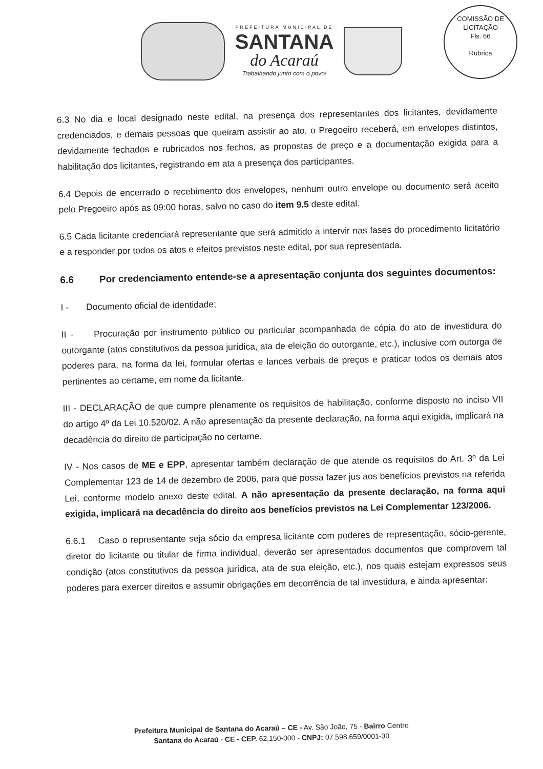PREFEITURA MUNICIPAL DE
SANTANA
do Acaraú
Trabalhando junto com o povo!
COMISSÃO DE LICITAÇÃO
Fls. 66
Rubrica
6.3 No dia e local designado neste edital, na presença dos representantes dos licitantes, devidamente credenciados, e demais pessoas que queiram assistir ao ato, o Pregoeiro receberá, em envelopes distintos, devidamente fechados e rubricados nos fechos, as propostas de preço e a documentação exigida para a habilitação dos licitantes, registrando em ata a presença dos participantes.
6.4 Depois de encerrado o recebimento dos envelopes, nenhum outro envelope ou documento será aceito pelo Pregoeiro após as 09:00 horas, salvo no caso do item 9.5 deste edital.
6.5 Cada licitante credenciará representante que será admitido a intervir nas fases do procedimento licitatório e a responder por todos os atos e efeitos previstos neste edital, por sua representada.
6.6 Por credenciamento entende-se a apresentação conjunta dos seguintes documentos:
I - Documento oficial de identidade;
II - Procuração por instrumento público ou particular acompanhada de cópia do ato de investidura do outorgante (atos constitutivos da pessoa jurídica, ata de eleição do outorgante, etc.), inclusive com outorga de poderes para, na forma da lei, formular ofertas e lances verbais de preços e praticar todos os demais atos pertinentes ao certame, em nome da licitante.
III - DECLARAÇÃO de que cumpre plenamente os requisitos de habilitação, conforme disposto no inciso VII do artigo 4º da Lei 10.520/02. A não apresentação da presente declaração, na forma aqui exigida, implicará na decadência do direito de participação no certame.
IV - Nos casos de ME e EPP, apresentar também declaração de que atende os requisitos do Art. 3º da Lei Complementar 123 de 14 de dezembro de 2006, para que possa fazer jus aos benefícios previstos na referida Lei, conforme modelo anexo deste edital. A não apresentação da presente declaração, na forma aqui exigida, implicará na decadência do direito aos benefícios previstos na Lei Complementar 123/2006.
6.6.1 Caso o representante seja sócio da empresa licitante com poderes de representação, sócio-gerente, diretor do licitante ou titular de firma individual, deverão ser apresentados documentos que comprovem tal condição (atos constitutivos da pessoa jurídica, ata de sua eleição, etc.), nos quais estejam expressos seus poderes para exercer direitos e assumir obrigações em decorrência de tal investidura, e ainda apresentar:
Prefeitura Municipal de Santana do Acaraú – CE - Av. São João, 75 - Bairro Centro
Santana do Acaraú - CE - CEP. 62.150-000 - CNPJ: 07.598.659/0001-30